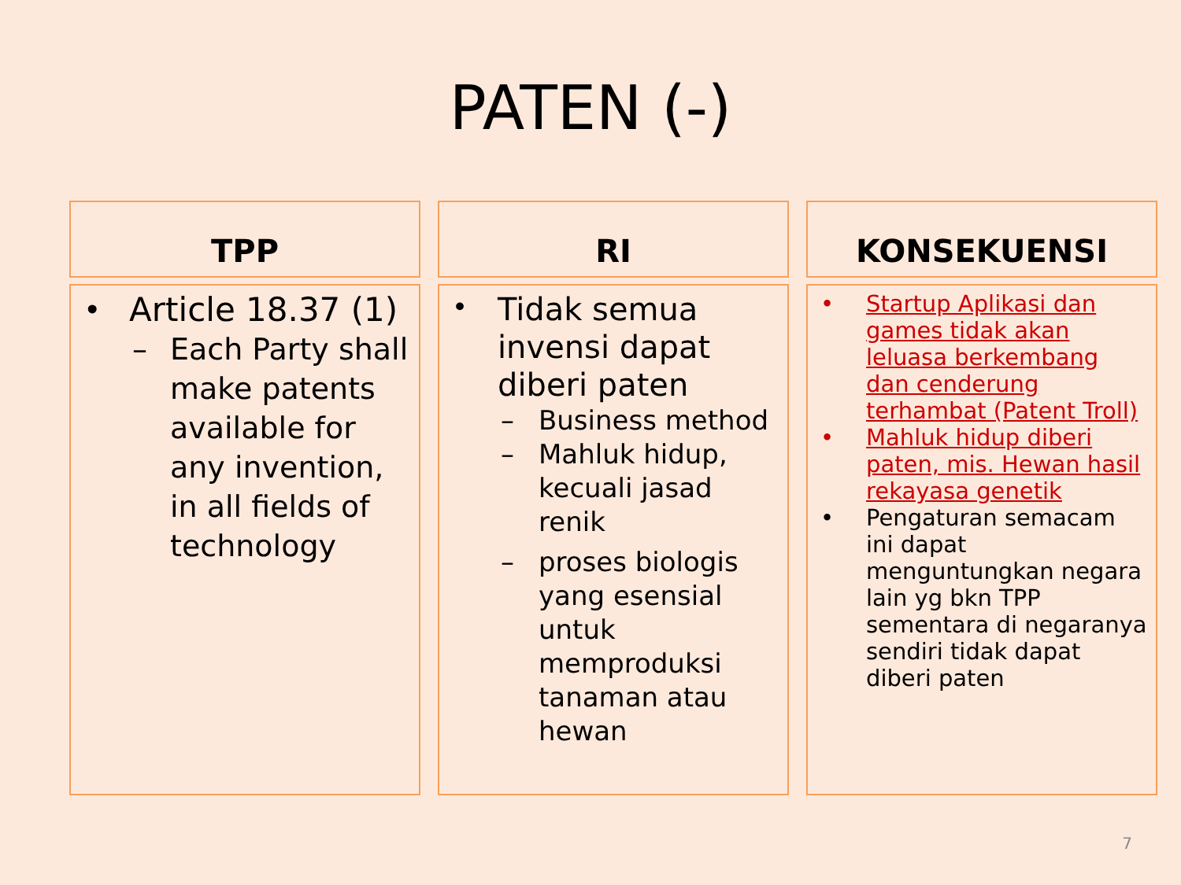PATEN (-)
TPP
• Article 18.37 (1)
– Each Party shall make patents available for any invention, in all fields of technology
RI
• Tidak semua invensi dapat diberi paten
– Business method
– Mahluk hidup, kecuali jasad renik
– proses biologis yang esensial untuk memproduksi tanaman atau hewan
KONSEKUENSI
• Startup Aplikasi dan games tidak akan leluasa berkembang dan cenderung terhambat (Patent Troll)
• Mahluk hidup diberi paten, mis. Hewan hasil rekayasa genetik
• Pengaturan semacam ini dapat menguntungkan negara lain yg bkn TPP sementara di negaranya sendiri tidak dapat diberi paten
7